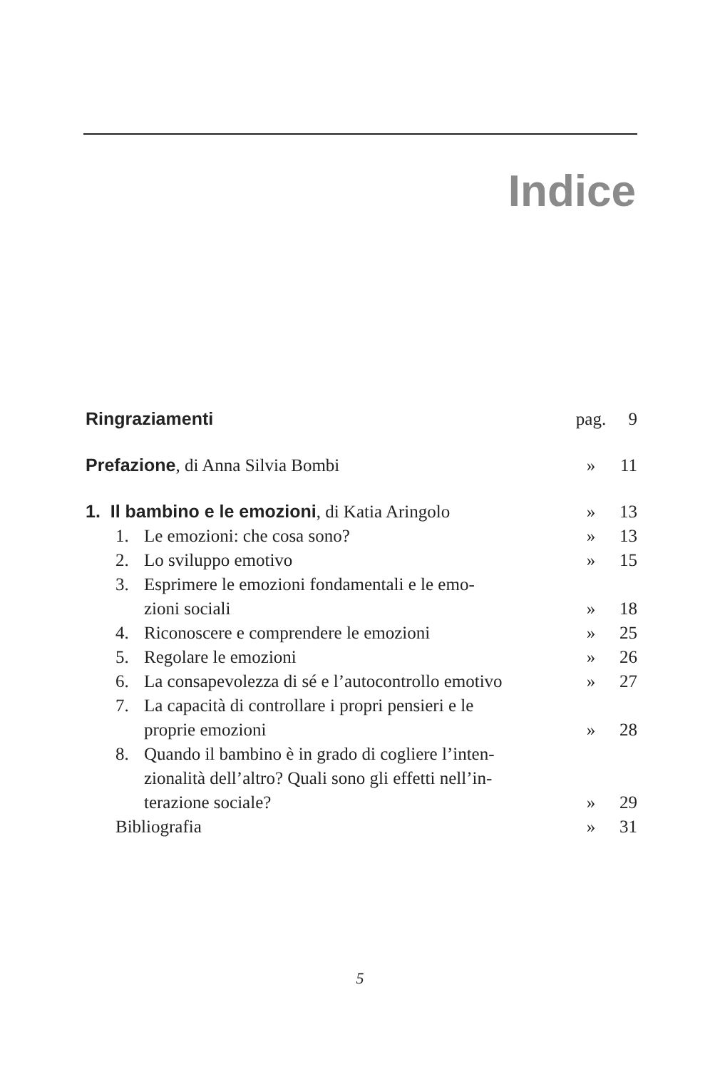Indice
| Ringraziamenti | pag. | 9 |
| Prefazione , di Anna Silvia Bombi | » | 11 |
| 1. Il bambino e le emozioni , di Katia Aringolo | » | 13 |
| 1. Le emozioni: che cosa sono? | » | 13 |
| 2. Lo sviluppo emotivo | » | 15 |
| 3. Esprimere le emozioni fondamentali e le emo- zioni sociali | » | 18 |
| 4. Riconoscere e comprendere le emozioni | » | 25 |
| 5. Regolare le emozioni | » | 26 |
| 6. La consapevolezza di sé e l’autocontrollo emotivo | » | 27 |
| 7. La capacità di controllare i propri pensieri e le proprie emozioni | » | 28 |
| 8. Quando il bambino è in grado di cogliere l’inten- zionalità dell’altro? Quali sono gli effetti nell’in- terazione sociale? | » | 29 |
| Bibliografia | » | 31 |
5